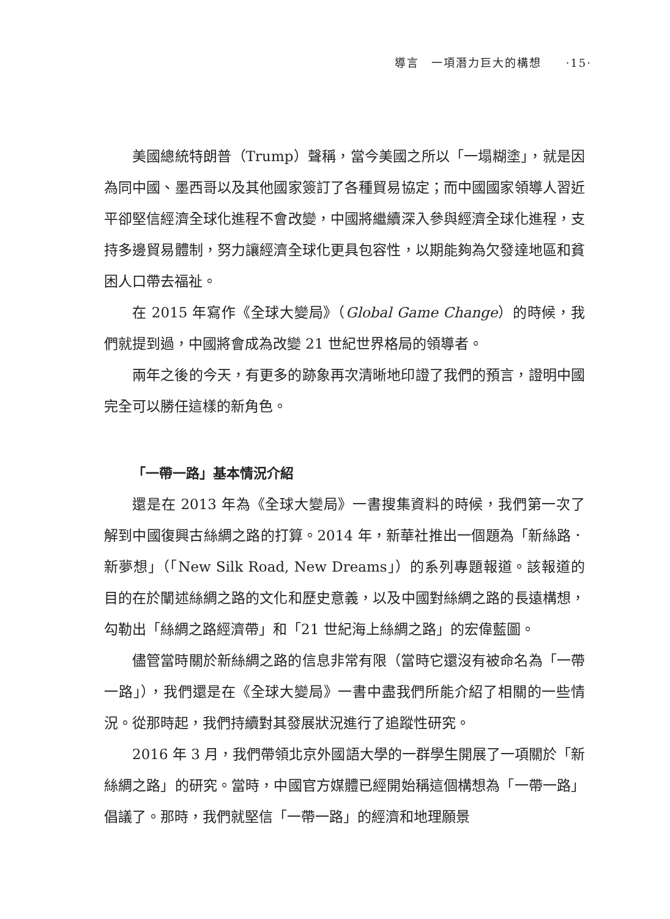導言　一項潛力巨大的構想　　·15·
美國總統特朗普（Trump）聲稱，當今美國之所以「一塌糊塗」，就是因為同中國、墨西哥以及其他國家簽訂了各種貿易協定；而中國國家領導人習近平卻堅信經濟全球化進程不會改變，中國將繼續深入參與經濟全球化進程，支持多邊貿易體制，努力讓經濟全球化更具包容性，以期能夠為欠發達地區和貧困人口帶去福祉。
在 2015 年寫作《全球大變局》（Global Game Change）的時候，我們就提到過，中國將會成為改變 21 世紀世界格局的領導者。
兩年之後的今天，有更多的跡象再次清晰地印證了我們的預言，證明中國完全可以勝任這樣的新角色。
「一帶一路」基本情況介紹
還是在 2013 年為《全球大變局》一書搜集資料的時候，我們第一次了解到中國復興古絲綢之路的打算。2014 年，新華社推出一個題為「新絲路．新夢想」（「New Silk Road, New Dreams」）的系列專題報道。該報道的目的在於闡述絲綢之路的文化和歷史意義，以及中國對絲綢之路的長遠構想，勾勒出「絲綢之路經濟帶」和「21 世紀海上絲綢之路」的宏偉藍圖。
儘管當時關於新絲綢之路的信息非常有限（當時它還沒有被命名為「一帶一路」），我們還是在《全球大變局》一書中盡我們所能介紹了相關的一些情況。從那時起，我們持續對其發展狀況進行了追蹤性研究。
2016 年 3 月，我們帶領北京外國語大學的一群學生開展了一項關於「新絲綢之路」的研究。當時，中國官方媒體已經開始稱這個構想為「一帶一路」倡議了。那時，我們就堅信「一帶一路」的經濟和地理願景